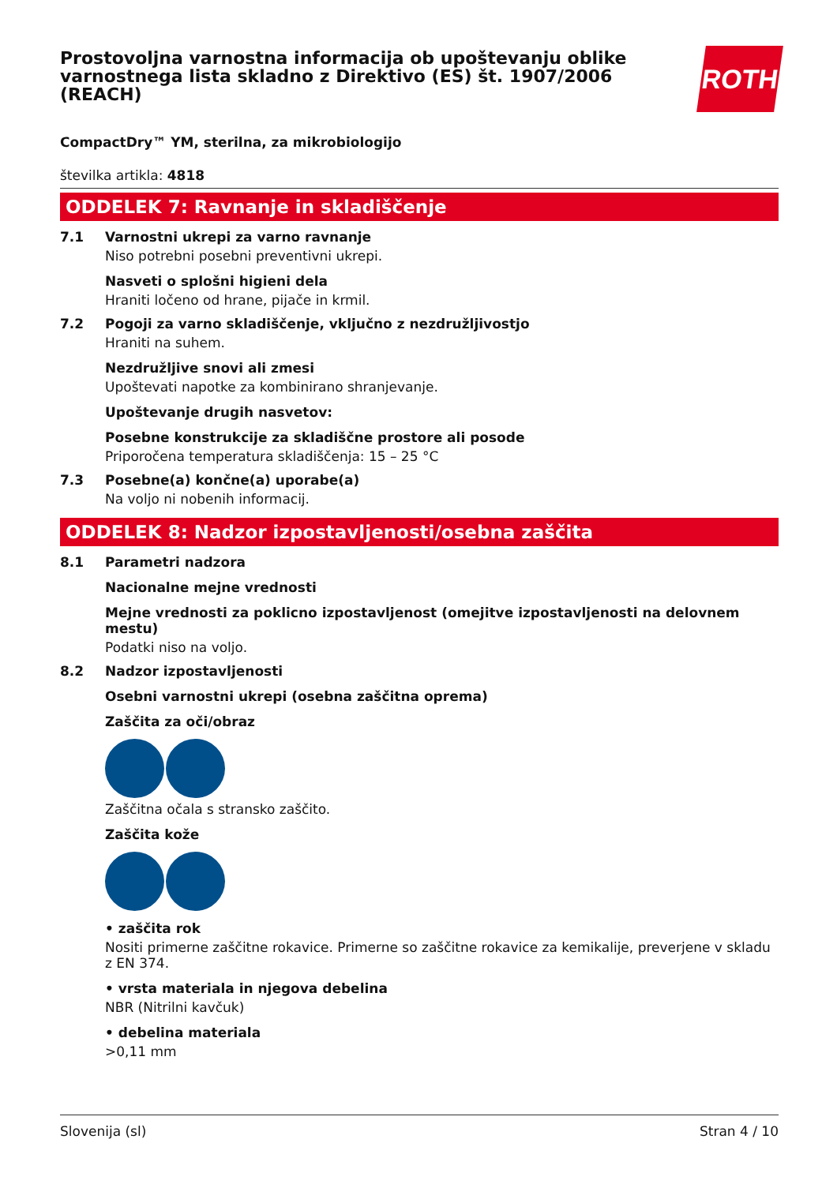Prostovoljna varnostna informacija ob upoštevanju oblike varnostnega lista skladno z Direktivo (ES) št. 1907/2006 (REACH)
ROTH
CompactDry™ YM, sterilna, za mikrobiologijo
številka artikla: 4818
ODDELEK 7: Ravnanje in skladiščenje
7.1 Varnostni ukrepi za varno ravnanje
Niso potrebni posebni preventivni ukrepi.
Nasveti o splošni higieni dela
Hraniti ločeno od hrane, pijače in krmil.
7.2 Pogoji za varno skladiščenje, vključno z nezdružljivostjo
Hraniti na suhem.
Nezdružljive snovi ali zmesi
Upoštevati napotke za kombinirano shranjevanje.
Upoštevanje drugih nasvetov:
Posebne konstrukcije za skladiščne prostore ali posode
Priporočena temperatura skladiščenja: 15 – 25 °C
7.3 Posebne(a) končne(a) uporabe(a)
Na voljo ni nobenih informacij.
ODDELEK 8: Nadzor izpostavljenosti/osebna zaščita
8.1 Parametri nadzora
Nacionalne mejne vrednosti
Mejne vrednosti za poklicno izpostavljenost (omejitve izpostavljenosti na delovnem mestu)
Podatki niso na voljo.
8.2 Nadzor izpostavljenosti
Osebni varnostni ukrepi (osebna zaščitna oprema)
Zaščita za oči/obraz
Zaščitna očala s stransko zaščito.
Zaščita kože
• zaščita rok
Nositi primerne zaščitne rokavice. Primerne so zaščitne rokavice za kemikalije, preverjene v skladu z EN 374.
• vrsta materiala in njegova debelina
NBR (Nitrilni kavčuk)
• debelina materiala
>0,11 mm
Slovenija (sl) Stran 4 / 10